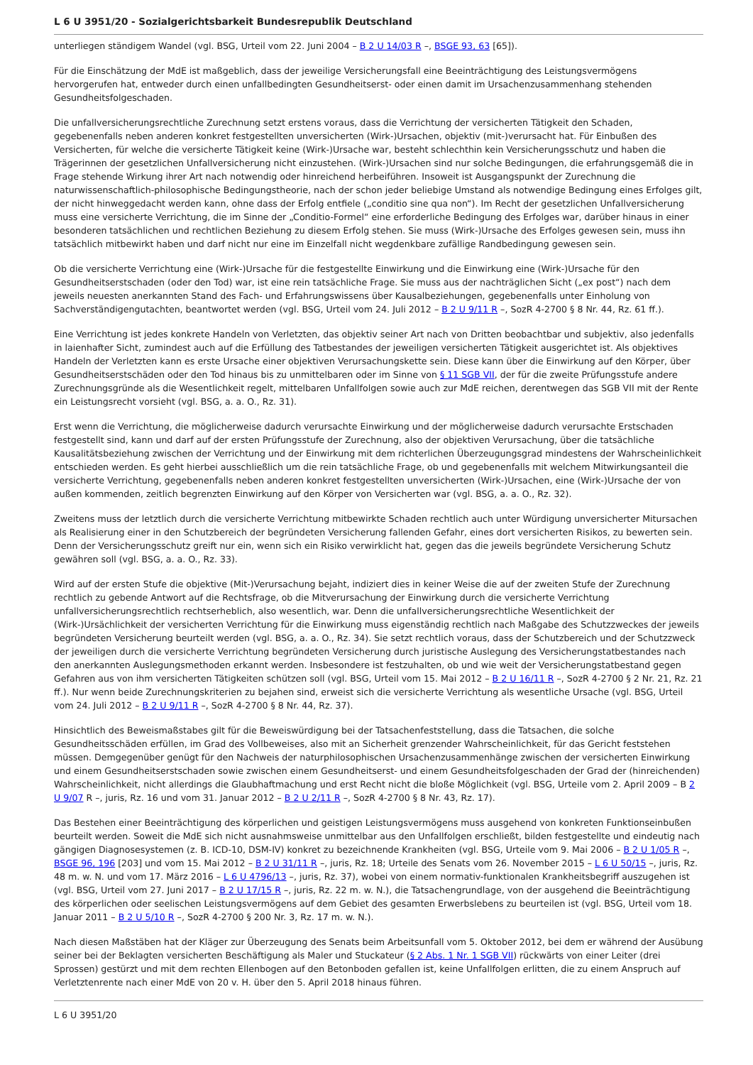L 6 U 3951/20 - Sozialgerichtsbarkeit Bundesrepublik Deutschland
unterliegen ständigem Wandel (vgl. BSG, Urteil vom 22. Juni 2004 – B 2 U 14/03 R –, BSGE 93, 63 [65]).
Für die Einschätzung der MdE ist maßgeblich, dass der jeweilige Versicherungsfall eine Beeinträchtigung des Leistungsvermögens hervorgerufen hat, entweder durch einen unfallbedingten Gesundheitserst- oder einen damit im Ursachenzusammenhang stehenden Gesundheitsfolgeschaden.
Die unfallversicherungsrechtliche Zurechnung setzt erstens voraus, dass die Verrichtung der versicherten Tätigkeit den Schaden, gegebenenfalls neben anderen konkret festgestellten unversicherten (Wirk-)Ursachen, objektiv (mit-)verursacht hat. Für Einbußen des Versicherten, für welche die versicherte Tätigkeit keine (Wirk-)Ursache war, besteht schlechthin kein Versicherungsschutz und haben die Trägerinnen der gesetzlichen Unfallversicherung nicht einzustehen. (Wirk-)Ursachen sind nur solche Bedingungen, die erfahrungsgemäß die in Frage stehende Wirkung ihrer Art nach notwendig oder hinreichend herbeiführen. Insoweit ist Ausgangspunkt der Zurechnung die naturwissenschaftlich-philosophische Bedingungstheorie, nach der schon jeder beliebige Umstand als notwendige Bedingung eines Erfolges gilt, der nicht hinweggedacht werden kann, ohne dass der Erfolg entfiele („conditio sine qua non“). Im Recht der gesetzlichen Unfallversicherung muss eine versicherte Verrichtung, die im Sinne der „Conditio-Formel“ eine erforderliche Bedingung des Erfolges war, darüber hinaus in einer besonderen tatsächlichen und rechtlichen Beziehung zu diesem Erfolg stehen. Sie muss (Wirk-)Ursache des Erfolges gewesen sein, muss ihn tatsächlich mitbewirkt haben und darf nicht nur eine im Einzelfall nicht wegdenkbare zufällige Randbedingung gewesen sein.
Ob die versicherte Verrichtung eine (Wirk-)Ursache für die festgestellte Einwirkung und die Einwirkung eine (Wirk-)Ursache für den Gesundheitserstschaden (oder den Tod) war, ist eine rein tatsächliche Frage. Sie muss aus der nachträglichen Sicht („ex post“) nach dem jeweils neuesten anerkannten Stand des Fach- und Erfahrungswissens über Kausalbeziehungen, gegebenenfalls unter Einholung von Sachverständigengutachten, beantwortet werden (vgl. BSG, Urteil vom 24. Juli 2012 – B 2 U 9/11 R –, SozR 4-2700 § 8 Nr. 44, Rz. 61 ff.).
Eine Verrichtung ist jedes konkrete Handeln von Verletzten, das objektiv seiner Art nach von Dritten beobachtbar und subjektiv, also jedenfalls in laienhafter Sicht, zumindest auch auf die Erfüllung des Tatbestandes der jeweiligen versicherten Tätigkeit ausgerichtet ist. Als objektives Handeln der Verletzten kann es erste Ursache einer objektiven Verursachungskette sein. Diese kann über die Einwirkung auf den Körper, über Gesundheitserstschäden oder den Tod hinaus bis zu unmittelbaren oder im Sinne von § 11 SGB VII, der für die zweite Prüfungsstufe andere Zurechnungsgründe als die Wesentlichkeit regelt, mittelbaren Unfallfolgen sowie auch zur MdE reichen, derentwegen das SGB VII mit der Rente ein Leistungsrecht vorsieht (vgl. BSG, a. a. O., Rz. 31).
Erst wenn die Verrichtung, die möglicherweise dadurch verursachte Einwirkung und der möglicherweise dadurch verursachte Erstschaden festgestellt sind, kann und darf auf der ersten Prüfungsstufe der Zurechnung, also der objektiven Verursachung, über die tatsächliche Kausalitätsbeziehung zwischen der Verrichtung und der Einwirkung mit dem richterlichen Überzeugungsgrad mindestens der Wahrscheinlichkeit entschieden werden. Es geht hierbei ausschließlich um die rein tatsächliche Frage, ob und gegebenenfalls mit welchem Mitwirkungsanteil die versicherte Verrichtung, gegebenenfalls neben anderen konkret festgestellten unversicherten (Wirk-)Ursachen, eine (Wirk-)Ursache der von außen kommenden, zeitlich begrenzten Einwirkung auf den Körper von Versicherten war (vgl. BSG, a. a. O., Rz. 32).
Zweitens muss der letztlich durch die versicherte Verrichtung mitbewirkte Schaden rechtlich auch unter Würdigung unversicherter Mitursachen als Realisierung einer in den Schutzbereich der begründeten Versicherung fallenden Gefahr, eines dort versicherten Risikos, zu bewerten sein. Denn der Versicherungsschutz greift nur ein, wenn sich ein Risiko verwirklicht hat, gegen das die jeweils begründete Versicherung Schutz gewähren soll (vgl. BSG, a. a. O., Rz. 33).
Wird auf der ersten Stufe die objektive (Mit-)Verursachung bejaht, indiziert dies in keiner Weise die auf der zweiten Stufe der Zurechnung rechtlich zu gebende Antwort auf die Rechtsfrage, ob die Mitverursachung der Einwirkung durch die versicherte Verrichtung unfallversicherungsrechtlich rechtserheblich, also wesentlich, war. Denn die unfallversicherungsrechtliche Wesentlichkeit der (Wirk-)Ursächlichkeit der versicherten Verrichtung für die Einwirkung muss eigenständig rechtlich nach Maßgabe des Schutzzweckes der jeweils begründeten Versicherung beurteilt werden (vgl. BSG, a. a. O., Rz. 34). Sie setzt rechtlich voraus, dass der Schutzbereich und der Schutzzweck der jeweiligen durch die versicherte Verrichtung begründeten Versicherung durch juristische Auslegung des Versicherungstatbestandes nach den anerkannten Auslegungsmethoden erkannt werden. Insbesondere ist festzuhalten, ob und wie weit der Versicherungstatbestand gegen Gefahren aus von ihm versicherten Tätigkeiten schützen soll (vgl. BSG, Urteil vom 15. Mai 2012 – B 2 U 16/11 R –, SozR 4-2700 § 2 Nr. 21, Rz. 21 ff.). Nur wenn beide Zurechnungskriterien zu bejahen sind, erweist sich die versicherte Verrichtung als wesentliche Ursache (vgl. BSG, Urteil vom 24. Juli 2012 – B 2 U 9/11 R –, SozR 4-2700 § 8 Nr. 44, Rz. 37).
Hinsichtlich des Beweismaßstabes gilt für die Beweiswürdigung bei der Tatsachenfeststellung, dass die Tatsachen, die solche Gesundheitsschäden erfüllen, im Grad des Vollbeweises, also mit an Sicherheit grenzender Wahrscheinlichkeit, für das Gericht feststehen müssen. Demgegenüber genügt für den Nachweis der naturphilosophischen Ursachenzusammenhänge zwischen der versicherten Einwirkung und einem Gesundheitserstschaden sowie zwischen einem Gesundheitserst- und einem Gesundheitsfolgeschaden der Grad der (hinreichenden) Wahrscheinlichkeit, nicht allerdings die Glaubhaftmachung und erst Recht nicht die bloße Möglichkeit (vgl. BSG, Urteile vom 2. April 2009 – B 2 U 9/07 R –, juris, Rz. 16 und vom 31. Januar 2012 – B 2 U 2/11 R –, SozR 4-2700 § 8 Nr. 43, Rz. 17).
Das Bestehen einer Beeinträchtigung des körperlichen und geistigen Leistungsvermögens muss ausgehend von konkreten Funktionseinbußen beurteilt werden. Soweit die MdE sich nicht ausnahmsweise unmittelbar aus den Unfallfolgen erschließt, bilden festgestellte und eindeutig nach gängigen Diagnosesystemen (z. B. ICD-10, DSM-IV) konkret zu bezeichnende Krankheiten (vgl. BSG, Urteile vom 9. Mai 2006 – B 2 U 1/05 R –, BSGE 96, 196 [203] und vom 15. Mai 2012 – B 2 U 31/11 R –, juris, Rz. 18; Urteile des Senats vom 26. November 2015 – L 6 U 50/15 –, juris, Rz. 48 m. w. N. und vom 17. März 2016 – L 6 U 4796/13 –, juris, Rz. 37), wobei von einem normativ-funktionalen Krankheitsbegriff auszugehen ist (vgl. BSG, Urteil vom 27. Juni 2017 – B 2 U 17/15 R –, juris, Rz. 22 m. w. N.), die Tatsachengrundlage, von der ausgehend die Beeinträchtigung des körperlichen oder seelischen Leistungsvermögens auf dem Gebiet des gesamten Erwerbslebens zu beurteilen ist (vgl. BSG, Urteil vom 18. Januar 2011 – B 2 U 5/10 R –, SozR 4-2700 § 200 Nr. 3, Rz. 17 m. w. N.).
Nach diesen Maßstäben hat der Kläger zur Überzeugung des Senats beim Arbeitsunfall vom 5. Oktober 2012, bei dem er während der Ausübung seiner bei der Beklagten versicherten Beschäftigung als Maler und Stuckateur (§ 2 Abs. 1 Nr. 1 SGB VII) rückwärts von einer Leiter (drei Sprossen) gestürzt und mit dem rechten Ellenbogen auf den Betonboden gefallen ist, keine Unfallfolgen erlitten, die zu einem Anspruch auf Verletztenrente nach einer MdE von 20 v. H. über den 5. April 2018 hinaus führen.
L 6 U 3951/20